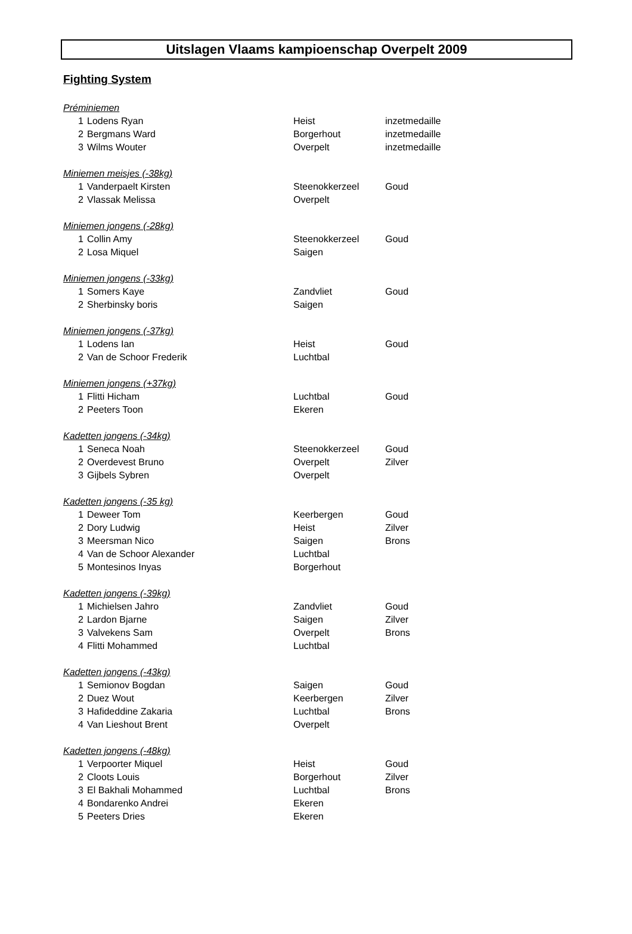Uitslagen Vlaams kampioenschap Overpelt 2009
Fighting System
| Préminiemen | | | |
| 1 | Lodens Ryan | Heist | inzetmedaille |
| 2 | Bergmans Ward | Borgerhout | inzetmedaille |
| 3 | Wilms Wouter | Overpelt | inzetmedaille |
| Miniemen meisjes (-38kg) | | | |
| 1 | Vanderpaelt Kirsten | Steenokkerzeel | Goud |
| 2 | Vlassak Melissa | Overpelt | |
| Miniemen jongens (-28kg) | | | |
| 1 | Collin Amy | Steenokkerzeel | Goud |
| 2 | Losa Miquel | Saigen | |
| Miniemen jongens (-33kg) | | | |
| 1 | Somers Kaye | Zandvliet | Goud |
| 2 | Sherbinsky boris | Saigen | |
| Miniemen jongens (-37kg) | | | |
| 1 | Lodens Ian | Heist | Goud |
| 2 | Van de Schoor Frederik | Luchtbal | |
| Miniemen jongens (+37kg) | | | |
| 1 | Flitti Hicham | Luchtbal | Goud |
| 2 | Peeters Toon | Ekeren | |
| Kadetten jongens (-34kg) | | | |
| 1 | Seneca Noah | Steenokkerzeel | Goud |
| 2 | Overdevest Bruno | Overpelt | Zilver |
| 3 | Gijbels Sybren | Overpelt | |
| Kadetten jongens (-35 kg) | | | |
| 1 | Deweer Tom | Keerbergen | Goud |
| 2 | Dory Ludwig | Heist | Zilver |
| 3 | Meersman Nico | Saigen | Brons |
| 4 | Van de Schoor Alexander | Luchtbal | |
| 5 | Montesinos Inyas | Borgerhout | |
| Kadetten jongens (-39kg) | | | |
| 1 | Michielsen Jahro | Zandvliet | Goud |
| 2 | Lardon Bjarne | Saigen | Zilver |
| 3 | Valvekens Sam | Overpelt | Brons |
| 4 | Flitti Mohammed | Luchtbal | |
| Kadetten jongens (-43kg) | | | |
| 1 | Semionov Bogdan | Saigen | Goud |
| 2 | Duez Wout | Keerbergen | Zilver |
| 3 | Hafideddine Zakaria | Luchtbal | Brons |
| 4 | Van Lieshout Brent | Overpelt | |
| Kadetten jongens (-48kg) | | | |
| 1 | Verpoorter Miquel | Heist | Goud |
| 2 | Cloots Louis | Borgerhout | Zilver |
| 3 | El Bakhali Mohammed | Luchtbal | Brons |
| 4 | Bondarenko Andrei | Ekeren | |
| 5 | Peeters Dries | Ekeren | |